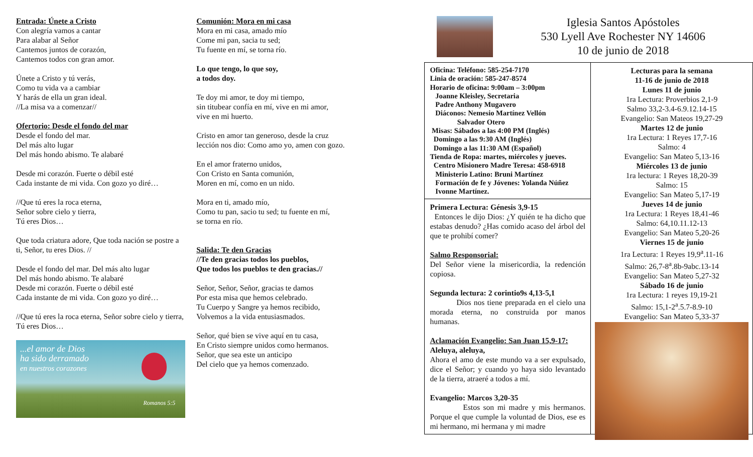Entrada: Únete a Cristo
Con alegría vamos a cantar
Para alabar al Señor
Cantemos juntos de corazón,
Cantemos todos con gran amor.
Únete a Cristo y tú verás,
Como tu vida va a cambiar
Y harás de ella un gran ideal.
//La misa va a comenzar//
Ofertorio: Desde el fondo del mar
Desde el fondo del mar.
Del más alto lugar
Del más hondo abismo. Te alabaré
Desde mi corazón. Fuerte o débil esté
Cada instante de mi vida. Con gozo yo diré…
//Que tú eres la roca eterna,
Señor sobre cielo y tierra,
Tú eres Dios…
Que toda criatura adore, Que toda nación se postre a ti, Señor, tu eres Dios. //
Desde el fondo del mar. Del más alto lugar
Del más hondo abismo. Te alabaré
Desde mi corazón. Fuerte o débil esté
Cada instante de mi vida. Con gozo yo diré…
//Que tú eres la roca eterna, Señor sobre cielo y tierra, Tú eres Dios…
...el amor de Dios
ha sido derramado
en nuestros corazones
Romanos 5:5
Comunión: Mora en mi casa
Mora en mi casa, amado mío
Come mi pan, sacia tu sed;
Tu fuente en mí, se torna río.
Lo que tengo, lo que soy,
a todos doy.
Te doy mi amor, te doy mi tiempo,
sin titubear confía en mí, vive en mi amor,
vive en mi huerto.
Cristo en amor tan generoso, desde la cruz
lección nos dio: Como amo yo, amen con gozo.
En el amor fraterno unidos,
Con Cristo en Santa comunión,
Moren en mí, como en un nido.
Mora en ti, amado mío,
Como tu pan, sacio tu sed; tu fuente en mí,
se torna en río.
Salida: Te den Gracias
//Te den gracias todos los pueblos,
Que todos los pueblos te den gracias.//
Señor, Señor, Señor, gracias te damos
Por esta misa que hemos celebrado.
Tu Cuerpo y Sangre ya hemos recibido,
Volvemos a la vida entusiasmados.
Señor, qué bien se vive aquí en tu casa,
En Cristo siempre unidos como hermanos.
Señor, que sea este un anticipo
Del cielo que ya hemos comenzado.
Iglesia Santos Apóstoles
530 Lyell Ave Rochester NY 14606
10 de junio de 2018
Oficina: Teléfono: 585-254-7170
Linia de oración: 585-247-8574
Horario de oficina: 9:00am – 3:00pm
Joanne Kleisley, Secretaria
Padre Anthony Mugavero
Diáconos: Nemesio Martínez Vellón
Salvador Otero
Misas: Sábados a las 4:00 PM (Inglés)
Domingo a las 9:30 AM (Inglés)
Domingo a las 11:30 AM (Español)
Tienda de Ropa: martes, miércoles y jueves.
Centro Misionero Madre Teresa: 458-6918
Ministerio Latino: Bruni Martínez
Formación de fe y Jóvenes: Yolanda Núñez
Ivonne Martínez.
Primera Lectura: Génesis 3,9-15
Entonces le dijo Dios: ¿Y quién te ha dicho que estabas denudo? ¿Has comido acaso del árbol del que te prohibí comer?
Salmo Responsorial:
Del Señor viene la misericordia, la redención copiosa.
Segunda lectura: 2 corintio9s 4,13-5,1
Dios nos tiene preparada en el cielo una morada eterna, no construida por manos humanas.
Aclamación Evangelio: San Juan 15,9-17:
Aleluya, aleluya,
Ahora el amo de este mundo va a ser expulsado, dice el Señor; y cuando yo haya sido levantado de la tierra, atraeré a todos a mí.
Evangelio: Marcos 3,20-35
Estos son mi madre y mis hermanos. Porque el que cumple la voluntad de Dios, ese es mi hermano, mi hermana y mi madre
Lecturas para la semana
11-16 de junio de 2018
Lunes 11 de junio
1ra Lectura: Proverbios 2,1-9
Salmo 33,2-3.4-6.9.12.14-15
Evangelio: San Mateos 19,27-29
Martes 12 de junio
1ra Lectura: 1 Reyes 17,7-16
Salmo: 4
Evangelio: San Mateo 5,13-16
Miércoles 13 de junio
1ra lectura: 1 Reyes 18,20-39
Salmo: 15
Evangelio: San Mateo 5,17-19
Jueves 14 de junio
1ra Lectura: 1 Reyes 18,41-46
Salmo: 64,10.11.12-13
Evangelio: San Mateo 5,20-26
Viernes 15 de junio
1ra Lectura: 1 Reyes 19,9<sup>a</sup>.11-16
Salmo: 26,7-8<sup>a</sup>.8b-9abc.13-14
Evangelio: San Mateo 5,27-32
Sábado 16 de junio
1ra Lectura: 1 reyes 19,19-21
Salmo: 15,1-2<sup>a</sup>.5.7-8.9-10
Evangelio: San Mateo 5,33-37